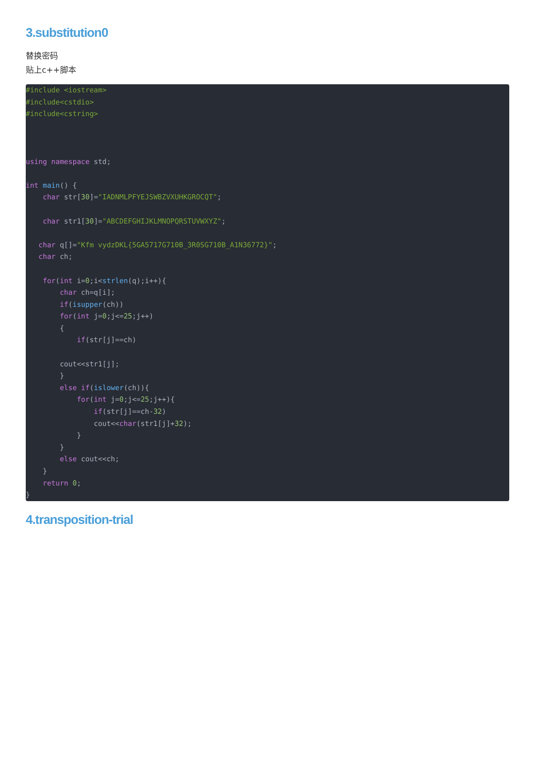3.substitution0
替换密码
贴上c++脚本
#include <iostream>
#include<cstdio>
#include<cstring>



using namespace std;

int main() {
    char str[30]="IADNMLPFYEJSWBZVXUHKGROCQT";

    char str1[30]="ABCDEFGHIJKLMNOPQRSTUVWXYZ";

   char q[]="Kfm vydzDKL{5GA5717G710B_3R0SG710B_A1N36772}";
   char ch;

    for(int i=0;i<strlen(q);i++){
        char ch=q[i];
        if(isupper(ch))
        for(int j=0;j<=25;j++)
        {
            if(str[j]==ch)

        cout<<str1[j];
        }
        else if(islower(ch)){
            for(int j=0;j<=25;j++){
                if(str[j]==ch-32)
                cout<<char(str1[j]+32);
            }
        }
        else cout<<ch;
    }
    return 0;
}
4.transposition-trial